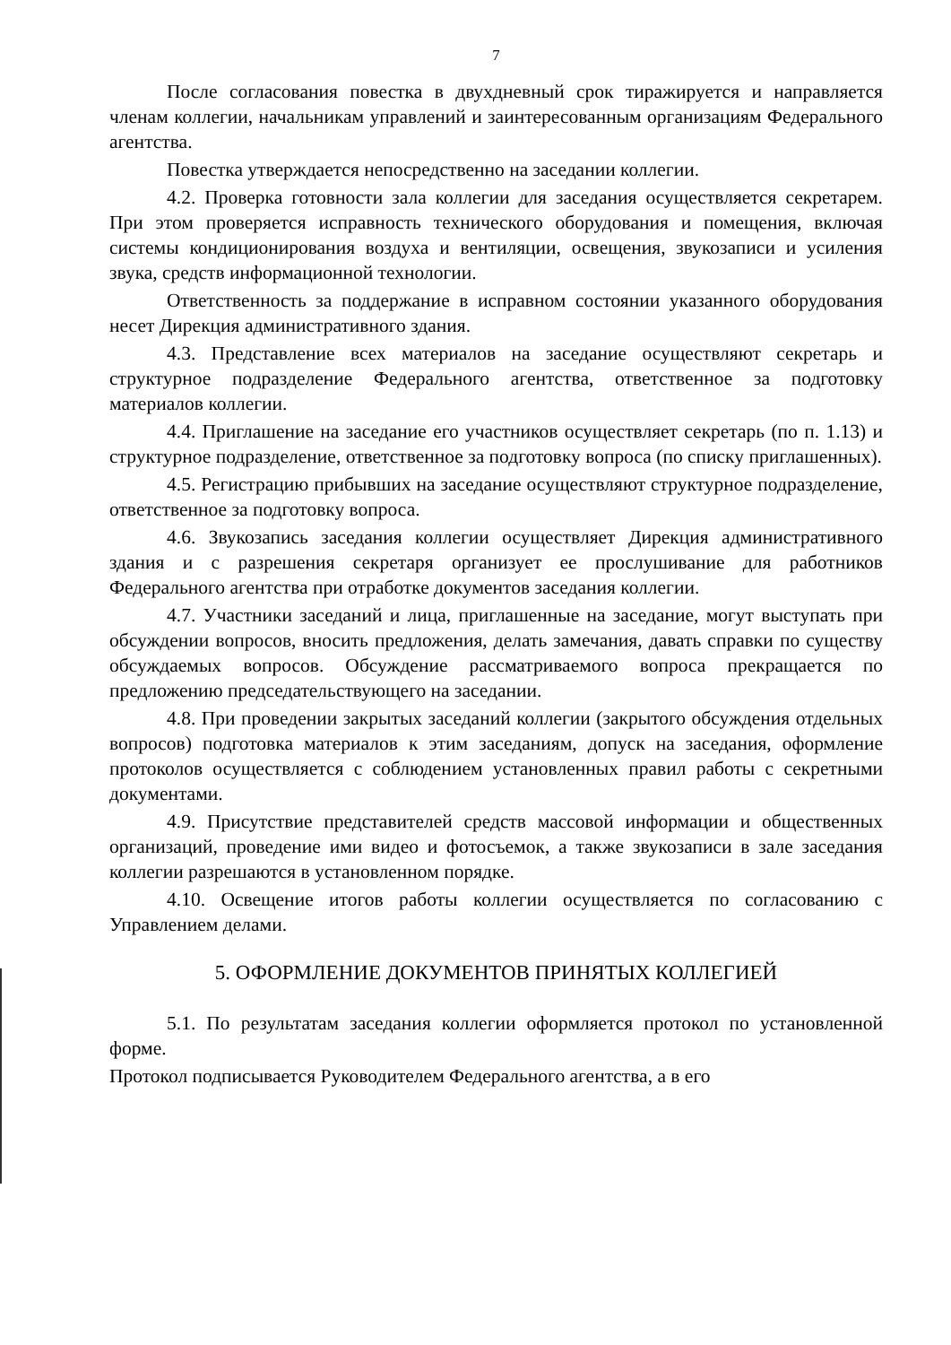7
После согласования повестка в двухдневный срок тиражируется и направляется членам коллегии, начальникам управлений и заинтересованным организациям Федерального агентства.
Повестка утверждается непосредственно на заседании коллегии.
4.2. Проверка готовности зала коллегии для заседания осуществляется секретарем. При этом проверяется исправность технического оборудования и помещения, включая системы кондиционирования воздуха и вентиляции, освещения, звукозаписи и усиления звука, средств информационной технологии.
Ответственность за поддержание в исправном состоянии указанного оборудования несет Дирекция административного здания.
4.3. Представление всех материалов на заседание осуществляют секретарь и структурное подразделение Федерального агентства, ответственное за подготовку материалов коллегии.
4.4. Приглашение на заседание его участников осуществляет секретарь (по п. 1.13) и структурное подразделение, ответственное за подготовку вопроса (по списку приглашенных).
4.5. Регистрацию прибывших на заседание осуществляют структурное подразделение, ответственное за подготовку вопроса.
4.6. Звукозапись заседания коллегии осуществляет Дирекция административного здания и с разрешения секретаря организует ее прослушивание для работников Федерального агентства при отработке документов заседания коллегии.
4.7. Участники заседаний и лица, приглашенные на заседание, могут выступать при обсуждении вопросов, вносить предложения, делать замечания, давать справки по существу обсуждаемых вопросов. Обсуждение рассматриваемого вопроса прекращается по предложению председательствующего на заседании.
4.8. При проведении закрытых заседаний коллегии (закрытого обсуждения отдельных вопросов) подготовка материалов к этим заседаниям, допуск на заседания, оформление протоколов осуществляется с соблюдением установленных правил работы с секретными документами.
4.9. Присутствие представителей средств массовой информации и общественных организаций, проведение ими видео и фотосъемок, а также звукозаписи в зале заседания коллегии разрешаются в установленном порядке.
4.10. Освещение итогов работы коллегии осуществляется по согласованию с Управлением делами.
5. ОФОРМЛЕНИЕ ДОКУМЕНТОВ ПРИНЯТЫХ КОЛЛЕГИЕЙ
5.1. По результатам заседания коллегии оформляется протокол по установленной форме.
Протокол подписывается Руководителем Федерального агентства, а в его